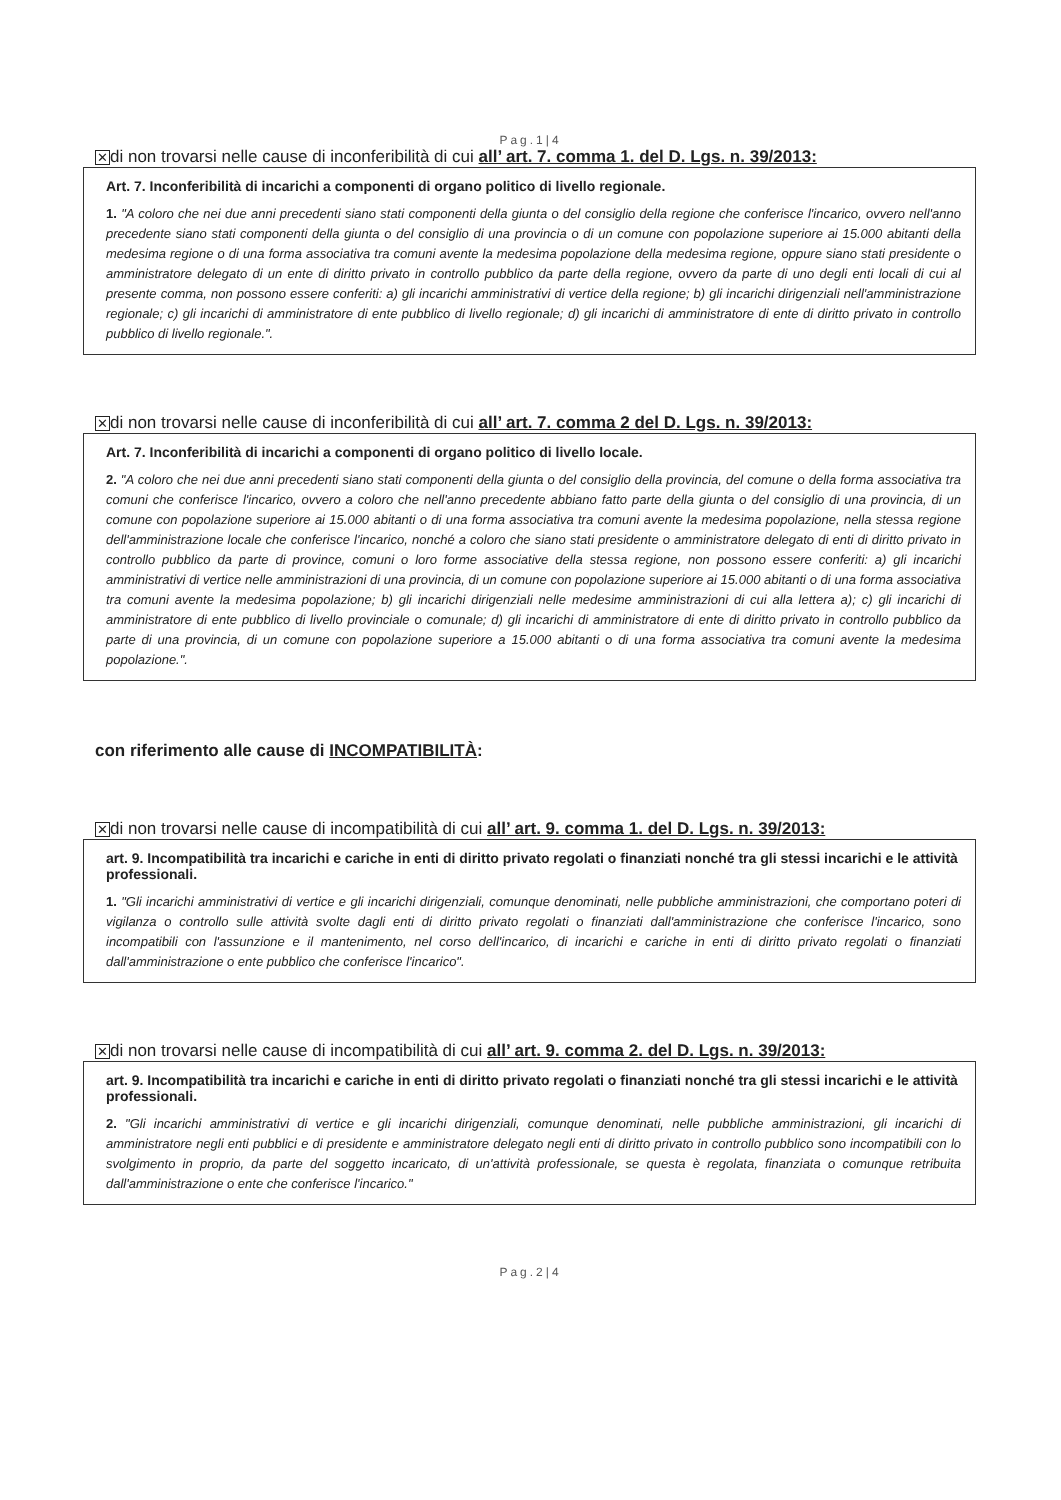Pag.1|4
✕ di non trovarsi nelle cause di inconferibilità di cui all’ art. 7. comma 1. del D. Lgs. n. 39/2013:
Art. 7. Inconferibilità di incarichi a componenti di organo politico di livello regionale.
1. "A coloro che nei due anni precedenti siano stati componenti della giunta o del consiglio della regione che conferisce l'incarico, ovvero nell'anno precedente siano stati componenti della giunta o del consiglio di una provincia o di un comune con popolazione superiore ai 15.000 abitanti della medesima regione o di una forma associativa tra comuni avente la medesima popolazione della medesima regione, oppure siano stati presidente o amministratore delegato di un ente di diritto privato in controllo pubblico da parte della regione, ovvero da parte di uno degli enti locali di cui al presente comma, non possono essere conferiti: a) gli incarichi amministrativi di vertice della regione; b) gli incarichi dirigenziali nell'amministrazione regionale; c) gli incarichi di amministratore di ente pubblico di livello regionale; d) gli incarichi di amministratore di ente di diritto privato in controllo pubblico di livello regionale.".
✕ di non trovarsi nelle cause di inconferibilità di cui all’ art. 7. comma 2 del D. Lgs. n. 39/2013:
Art. 7. Inconferibilità di incarichi a componenti di organo politico di livello locale.
2. "A coloro che nei due anni precedenti siano stati componenti della giunta o del consiglio della provincia, del comune o della forma associativa tra comuni che conferisce l'incarico, ovvero a coloro che nell'anno precedente abbiano fatto parte della giunta o del consiglio di una provincia, di un comune con popolazione superiore ai 15.000 abitanti o di una forma associativa tra comuni avente la medesima popolazione, nella stessa regione dell'amministrazione locale che conferisce l'incarico, nonché a coloro che siano stati presidente o amministratore delegato di enti di diritto privato in controllo pubblico da parte di province, comuni o loro forme associative della stessa regione, non possono essere conferiti: a) gli incarichi amministrativi di vertice nelle amministrazioni di una provincia, di un comune con popolazione superiore ai 15.000 abitanti o di una forma associativa tra comuni avente la medesima popolazione; b) gli incarichi dirigenziali nelle medesime amministrazioni di cui alla lettera a); c) gli incarichi di amministratore di ente pubblico di livello provinciale o comunale; d) gli incarichi di amministratore di ente di diritto privato in controllo pubblico da parte di una provincia, di un comune con popolazione superiore a 15.000 abitanti o di una forma associativa tra comuni avente la medesima popolazione.".
con riferimento alle cause di INCOMPATIBILITÀ:
✕ di non trovarsi nelle cause di incompatibilità di cui all’ art. 9. comma 1. del D. Lgs. n. 39/2013:
art. 9. Incompatibilità tra incarichi e cariche in enti di diritto privato regolati o finanziati nonché tra gli stessi incarichi e le attività professionali.
1. "Gli incarichi amministrativi di vertice e gli incarichi dirigenziali, comunque denominati, nelle pubbliche amministrazioni, che comportano poteri di vigilanza o controllo sulle attività svolte dagli enti di diritto privato regolati o finanziati dall'amministrazione che conferisce l'incarico, sono incompatibili con l'assunzione e il mantenimento, nel corso dell'incarico, di incarichi e cariche in enti di diritto privato regolati o finanziati dall'amministrazione o ente pubblico che conferisce l'incarico".
✕ di non trovarsi nelle cause di incompatibilità di cui all’ art. 9. comma 2. del D. Lgs. n. 39/2013:
art. 9. Incompatibilità tra incarichi e cariche in enti di diritto privato regolati o finanziati nonché tra gli stessi incarichi e le attività professionali.
2. "Gli incarichi amministrativi di vertice e gli incarichi dirigenziali, comunque denominati, nelle pubbliche amministrazioni, gli incarichi di amministratore negli enti pubblici e di presidente e amministratore delegato negli enti di diritto privato in controllo pubblico sono incompatibili con lo svolgimento in proprio, da parte del soggetto incaricato, di un'attività professionale, se questa è regolata, finanziata o comunque retribuita dall'amministrazione o ente che conferisce l'incarico."
Pag.2|4